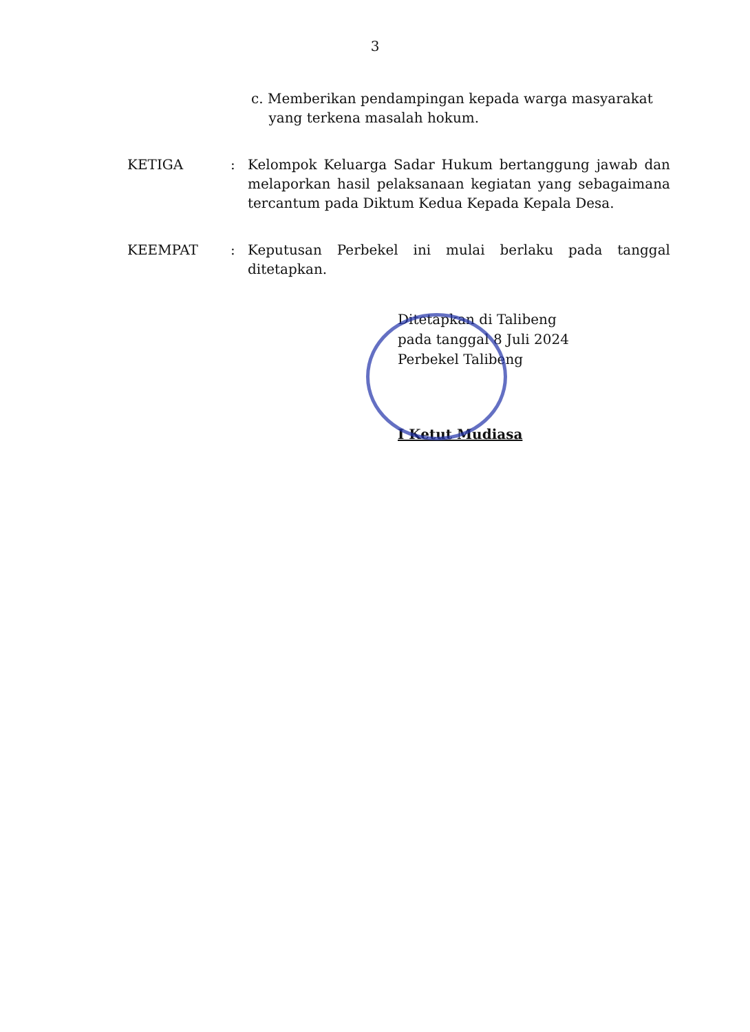3
c. Memberikan pendampingan kepada warga masyarakat
yang terkena masalah hokum.
KETIGA : Kelompok Keluarga Sadar Hukum bertanggung jawab dan melaporkan hasil pelaksanaan kegiatan yang sebagaimana tercantum pada Diktum Kedua Kepada Kepala Desa.
KEEMPAT : Keputusan Perbekel ini mulai berlaku pada tanggal ditetapkan.
Ditetapkan di Talibeng
pada tanggal 8 Juli 2024
Perbekel Talibeng
I Ketut Mudiasa